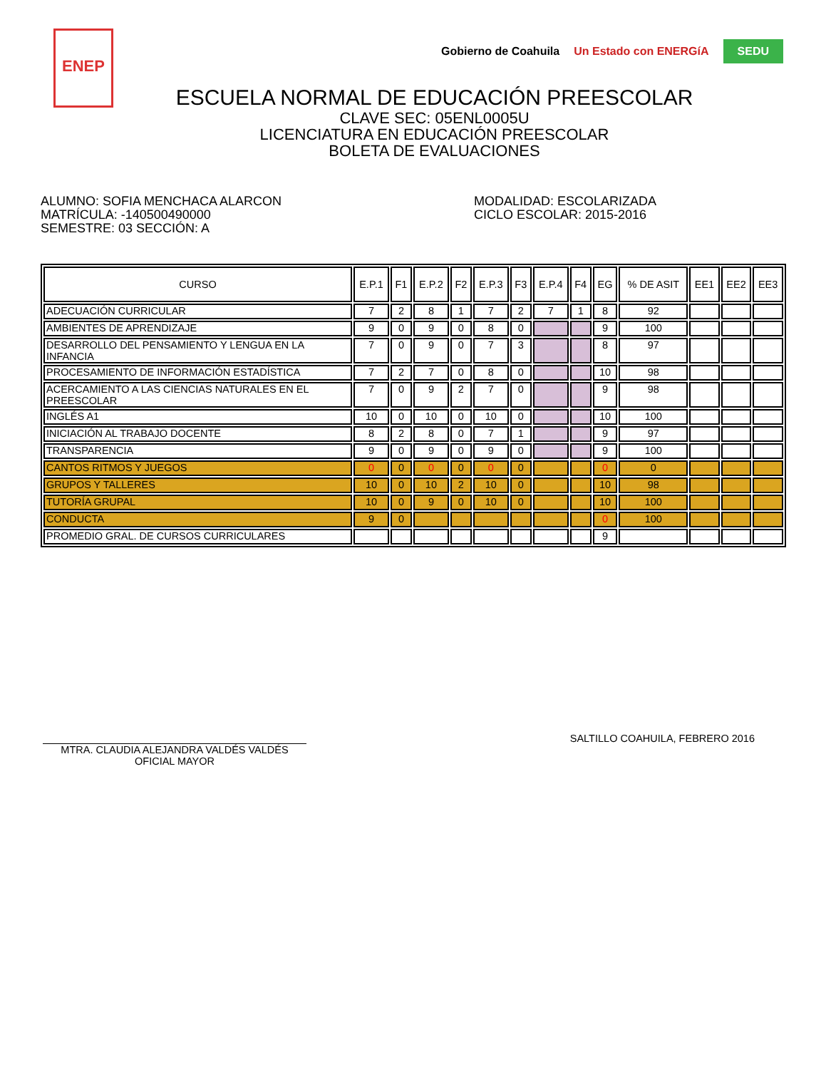ENEP
Gobierno de Coahuila Un Estado con ENERGíA SEDU
ESCUELA NORMAL DE EDUCACIÓN PREESCOLAR
CLAVE SEC: 05ENL0005U
LICENCIATURA EN EDUCACIÓN PREESCOLAR
BOLETA DE EVALUACIONES
ALUMNO: SOFIA MENCHACA ALARCON
MATRÍCULA: -140500490000
SEMESTRE: 03 SECCIÓN: A
MODALIDAD: ESCOLARIZADA
CICLO ESCOLAR: 2015-2016
| CURSO | E.P.1 | F1 | E.P.2 | F2 | E.P.3 | F3 | E.P.4 | F4 | EG | % DE ASIT | EE1 | EE2 | EE3 |
| --- | --- | --- | --- | --- | --- | --- | --- | --- | --- | --- | --- | --- | --- |
| ADECUACIÓN CURRICULAR | 7 | 2 | 8 | 1 | 7 | 2 | 7 | 1 | 8 | 92 | | | |
| AMBIENTES DE APRENDIZAJE | 9 | 0 | 9 | 0 | 8 | 0 | | | 9 | 100 | | | |
| DESARROLLO DEL PENSAMIENTO Y LENGUA EN LA INFANCIA | 7 | 0 | 9 | 0 | 7 | 3 | | | 8 | 97 | | | |
| PROCESAMIENTO DE INFORMACIÓN ESTADÍSTICA | 7 | 2 | 7 | 0 | 8 | 0 | | | 10 | 98 | | | |
| ACERCAMIENTO A LAS CIENCIAS NATURALES EN EL PREESCOLAR | 7 | 0 | 9 | 2 | 7 | 0 | | | 9 | 98 | | | |
| INGLÉS A1 | 10 | 0 | 10 | 0 | 10 | 0 | | | 10 | 100 | | | |
| INICIACIÓN AL TRABAJO DOCENTE | 8 | 2 | 8 | 0 | 7 | 1 | | | 9 | 97 | | | |
| TRANSPARENCIA | 9 | 0 | 9 | 0 | 9 | 0 | | | 9 | 100 | | | |
| CANTOS RITMOS Y JUEGOS | 0 | 0 | 0 | 0 | 0 | 0 | | | 0 | 0 | | | |
| GRUPOS Y TALLERES | 10 | 0 | 10 | 2 | 10 | 0 | | | 10 | 98 | | | |
| TUTORÍA GRUPAL | 10 | 0 | 9 | 0 | 10 | 0 | | | 10 | 100 | | | |
| CONDUCTA | 9 | 0 | | | | | | | 0 | 100 | | | |
| PROMEDIO GRAL. DE CURSOS CURRICULARES | | | | | | | | | 9 | | | | |
MTRA. CLAUDIA ALEJANDRA VALDÉS VALDÉS
OFICIAL MAYOR
SALTILLO COAHUILA, FEBRERO 2016